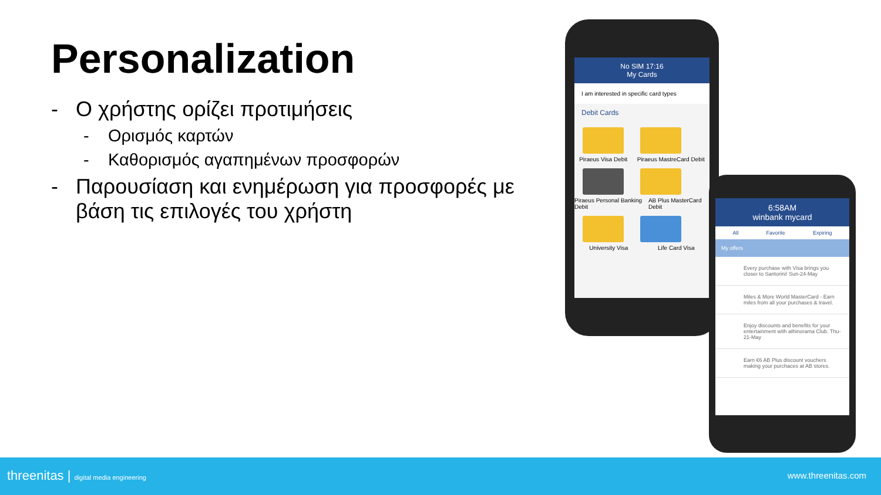Personalization
- Ο χρήστης ορίζει προτιμήσεις
- Ορισμός καρτών
- Καθορισμός αγαπημένων προσφορών
- Παρουσίαση και ενημέρωση για προσφορές με βάση τις επιλογές του χρήστη
No SIM 17:16
My Cards
I am interested in specific card types
Debit Cards
Piraeus Visa Debit Piraeus MastreCard Debit
Piraeus Personal Banking Debit AB Plus MasterCard Debit
University Visa Life Card Visa
6:58AM
winbank mycard
All Favorite Expiring
My offers
Every purchase with Visa brings you closer to Santorini! Sun-24-May
Miles & More World MasterCard - Earn miles from all your purchases & travel.
Enjoy discounts and benefits for your entertainment with athinorama Club. Thu-21-May
Earn €6 AB Plus discount vouchers making your purchaces at AB stores.
threenitas | digital media engineering www.threenitas.com